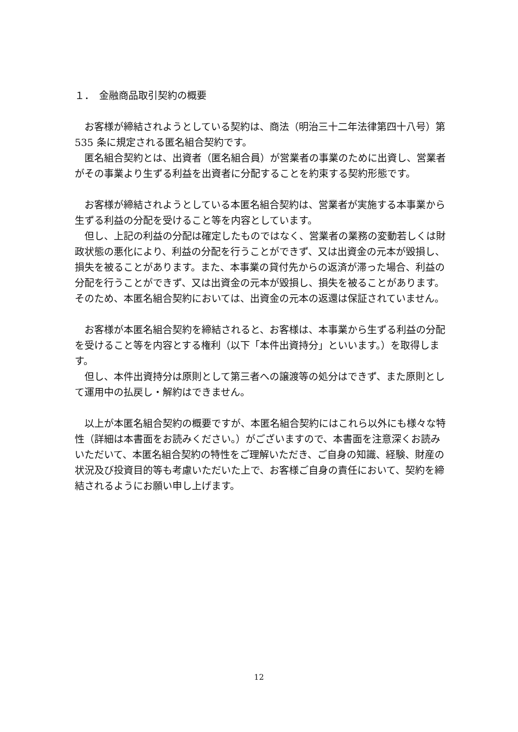１．　金融商品取引契約の概要
お客様が締結されようとしている契約は、商法（明治三十二年法律第四十八号）第 535 条に規定される匿名組合契約です。
匿名組合契約とは、出資者（匿名組合員）が営業者の事業のために出資し、営業者がその事業より生ずる利益を出資者に分配することを約束する契約形態です。
お客様が締結されようとしている本匿名組合契約は、営業者が実施する本事業から生ずる利益の分配を受けること等を内容としています。
但し、上記の利益の分配は確定したものではなく、営業者の業務の変動若しくは財政状態の悪化により、利益の分配を行うことができず、又は出資金の元本が毀損し、損失を被ることがあります。また、本事業の貸付先からの返済が滞った場合、利益の分配を行うことができず、又は出資金の元本が毀損し、損失を被ることがあります。そのため、本匿名組合契約においては、出資金の元本の返還は保証されていません。
お客様が本匿名組合契約を締結されると、お客様は、本事業から生ずる利益の分配を受けること等を内容とする権利（以下「本件出資持分」といいます。）を取得します。
但し、本件出資持分は原則として第三者への譲渡等の処分はできず、また原則として運用中の払戻し・解約はできません。
以上が本匿名組合契約の概要ですが、本匿名組合契約にはこれら以外にも様々な特性（詳細は本書面をお読みください。）がございますので、本書面を注意深くお読みいただいて、本匿名組合契約の特性をご理解いただき、ご自身の知識、経験、財産の状況及び投資目的等も考慮いただいた上で、お客様ご自身の責任において、契約を締結されるようにお願い申し上げます。
12